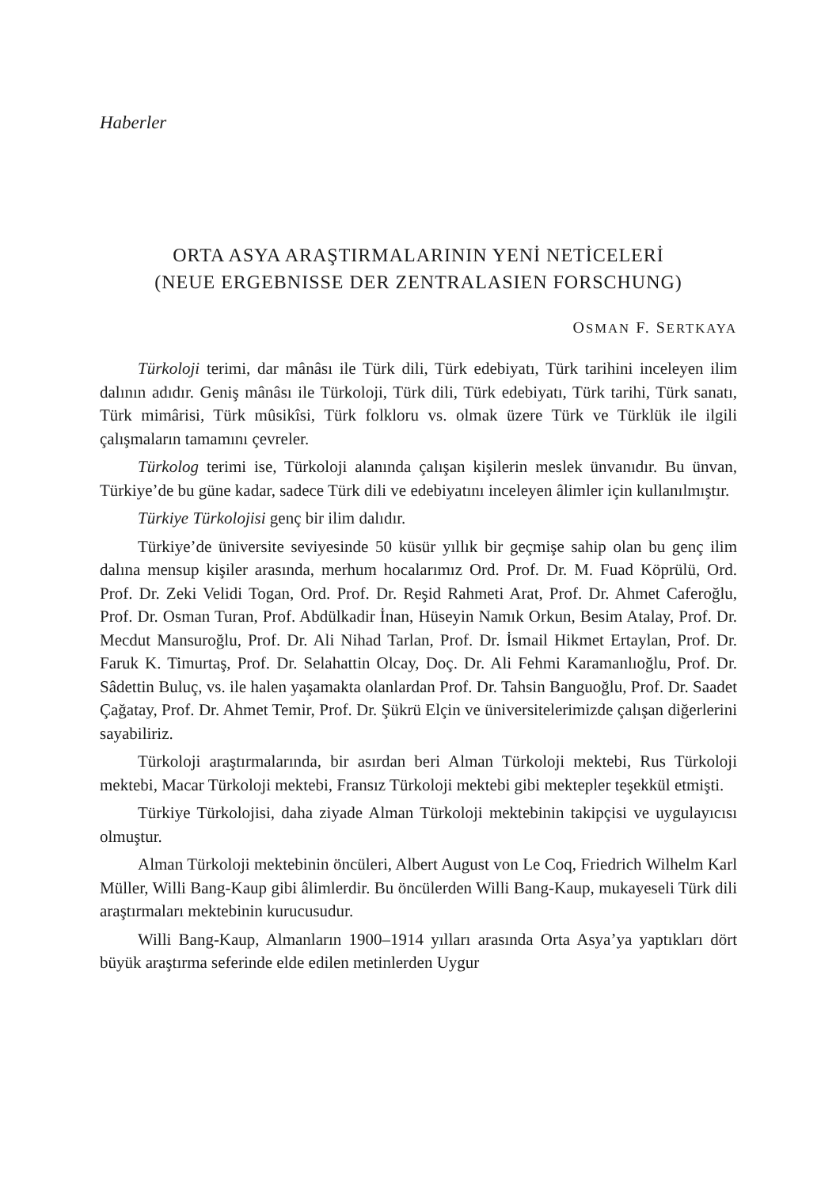Haberler
ORTA ASYA ARAŞTIRMALARININ YENİ NETİCELERİ
(NEUE ERGEBNISSE DER ZENTRALASIEN FORSCHUNG)
OSMAN F. SERTKAYA
Türkoloji terimi, dar mânâsı ile Türk dili, Türk edebiyatı, Türk tarihini inceleyen ilim dalının adıdır. Geniş mânâsı ile Türkoloji, Türk dili, Türk edebiyatı, Türk tarihi, Türk sanatı, Türk mimârisi, Türk mûsikîsi, Türk folkloru vs. olmak üzere Türk ve Türklük ile ilgili çalışmaların tamamını çevreler.
Türkolog terimi ise, Türkoloji alanında çalışan kişilerin meslek ünvanıdır. Bu ünvan, Türkiye’de bu güne kadar, sadece Türk dili ve edebiyatını inceleyen âlimler için kullanılmıştır.
Türkiye Türkolojisi genç bir ilim dalıdır.
Türkiye’de üniversite seviyesinde 50 küsür yıllık bir geçmişe sahip olan bu genç ilim dalına mensup kişiler arasında, merhum hocalarımız Ord. Prof. Dr. M. Fuad Köprülü, Ord. Prof. Dr. Zeki Velidi Togan, Ord. Prof. Dr. Reşid Rahmeti Arat, Prof. Dr. Ahmet Caferoğlu, Prof. Dr. Osman Turan, Prof. Abdülkadir İnan, Hüseyin Namık Orkun, Besim Atalay, Prof. Dr. Mecdut Mansuroğlu, Prof. Dr. Ali Nihad Tarlan, Prof. Dr. İsmail Hikmet Ertaylan, Prof. Dr. Faruk K. Timurtaş, Prof. Dr. Selahattin Olcay, Doç. Dr. Ali Fehmi Karamanlıoğlu, Prof. Dr. Sâdettin Buluç, vs. ile halen yaşamakta olanlardan Prof. Dr. Tahsin Banguoğlu, Prof. Dr. Saadet Çağatay, Prof. Dr. Ahmet Temir, Prof. Dr. Şükrü Elçin ve üniversitelerimizde çalışan diğerlerini sayabiliriz.
Türkoloji araştırmalarında, bir asırdan beri Alman Türkoloji mektebi, Rus Türkoloji mektebi, Macar Türkoloji mektebi, Fransız Türkoloji mektebi gibi mektepler teşekkül etmişti.
Türkiye Türkolojisi, daha ziyade Alman Türkoloji mektebinin takipçisi ve uygulayıcısı olmuştur.
Alman Türkoloji mektebinin öncüleri, Albert August von Le Coq, Friedrich Wilhelm Karl Müller, Willi Bang-Kaup gibi âlimlerdir. Bu öncülerden Willi Bang-Kaup, mukayeseli Türk dili araştırmaları mektebinin kurucusudur.
Willi Bang-Kaup, Almanların 1900–1914 yılları arasında Orta Asya’ya yaptıkları dört büyük araştırma seferinde elde edilen metinlerden Uygur